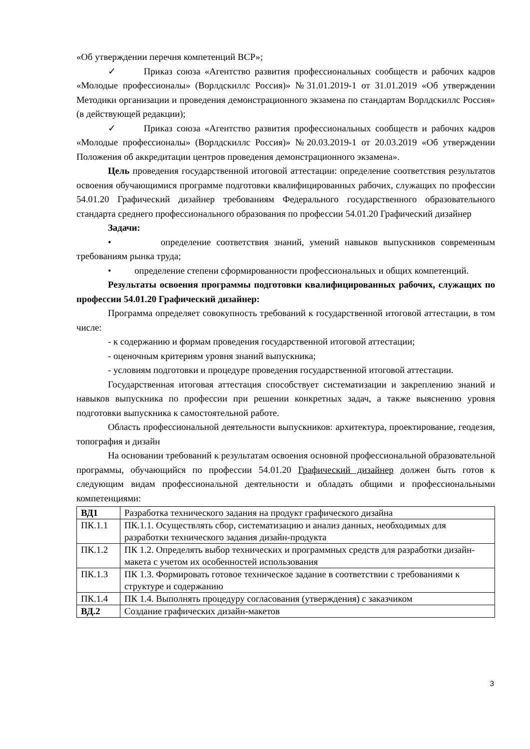«Об утверждении перечня компетенций ВСР»;
✓ Приказ союза «Агентство развития профессиональных сообществ и рабочих кадров «Молодые профессионалы» (Ворлдскиллс Россия)» №31.01.2019-1 от 31.01.2019 «Об утверждении Методики организации и проведения демонстрационного экзамена по стандартам Ворлдскиллс Россия» (в действующей редакции);
✓ Приказ союза «Агентство развития профессиональных сообществ и рабочих кадров «Молодые профессионалы» (Ворлдскиллс Россия)» №20.03.2019-1 от 20.03.2019 «Об утверждении Положения об аккредитации центров проведения демонстрационного экзамена».
Цель проведения государственной итоговой аттестации: определение соответствия результатов освоения обучающимися программе подготовки квалифицированных рабочих, служащих по профессии 54.01.20 Графический дизайнер требованиям Федерального государственного образовательного стандарта среднего профессионального образования по профессии 54.01.20 Графический дизайнер
Задачи:
• определение соответствия знаний, умений навыков выпускников современным требованиям рынка труда;
• определение степени сформированности профессиональных и общих компетенций.
Результаты освоения программы подготовки квалифицированных рабочих, служащих по профессии 54.01.20 Графический дизайнер:
Программа определяет совокупность требований к государственной итоговой аттестации, в том числе:
- к содержанию и формам проведения государственной итоговой аттестации;
- оценочным критериям уровня знаний выпускника;
- условиям подготовки и процедуре проведения государственной итоговой аттестации.
Государственная итоговая аттестация способствует систематизации и закреплению знаний и навыков выпускника по профессии при решении конкретных задач, а также выяснению уровня подготовки выпускника к самостоятельной работе.
Область профессиональной деятельности выпускников: архитектура, проектирование, геодезия, топография и дизайн
На основании требований к результатам освоения основной профессиональной образовательной программы, обучающийся по профессии 54.01.20 Графический дизайнер должен быть готов к следующим видам профессиональной деятельности и обладать общими и профессиональными компетенциями:
| ВД1 | Разработка технического задания на продукт графического дизайна |
| ПК.1.1 | ПК.1.1. Осуществлять сбор, систематизацию и анализ данных, необходимых для разработки технического задания дизайн-продукта |
| ПК.1.2 | ПК 1.2. Определять выбор технических и программных средств для разработки дизайн-макета с учетом их особенностей использования |
| ПК.1.3 | ПК 1.3. Формировать готовое техническое задание в соответствии с требованиями к структуре и содержанию |
| ПК.1.4 | ПК 1.4. Выполнять процедуру согласования (утверждения) с заказчиком |
| ВД.2 | Создание графических дизайн-макетов |
3